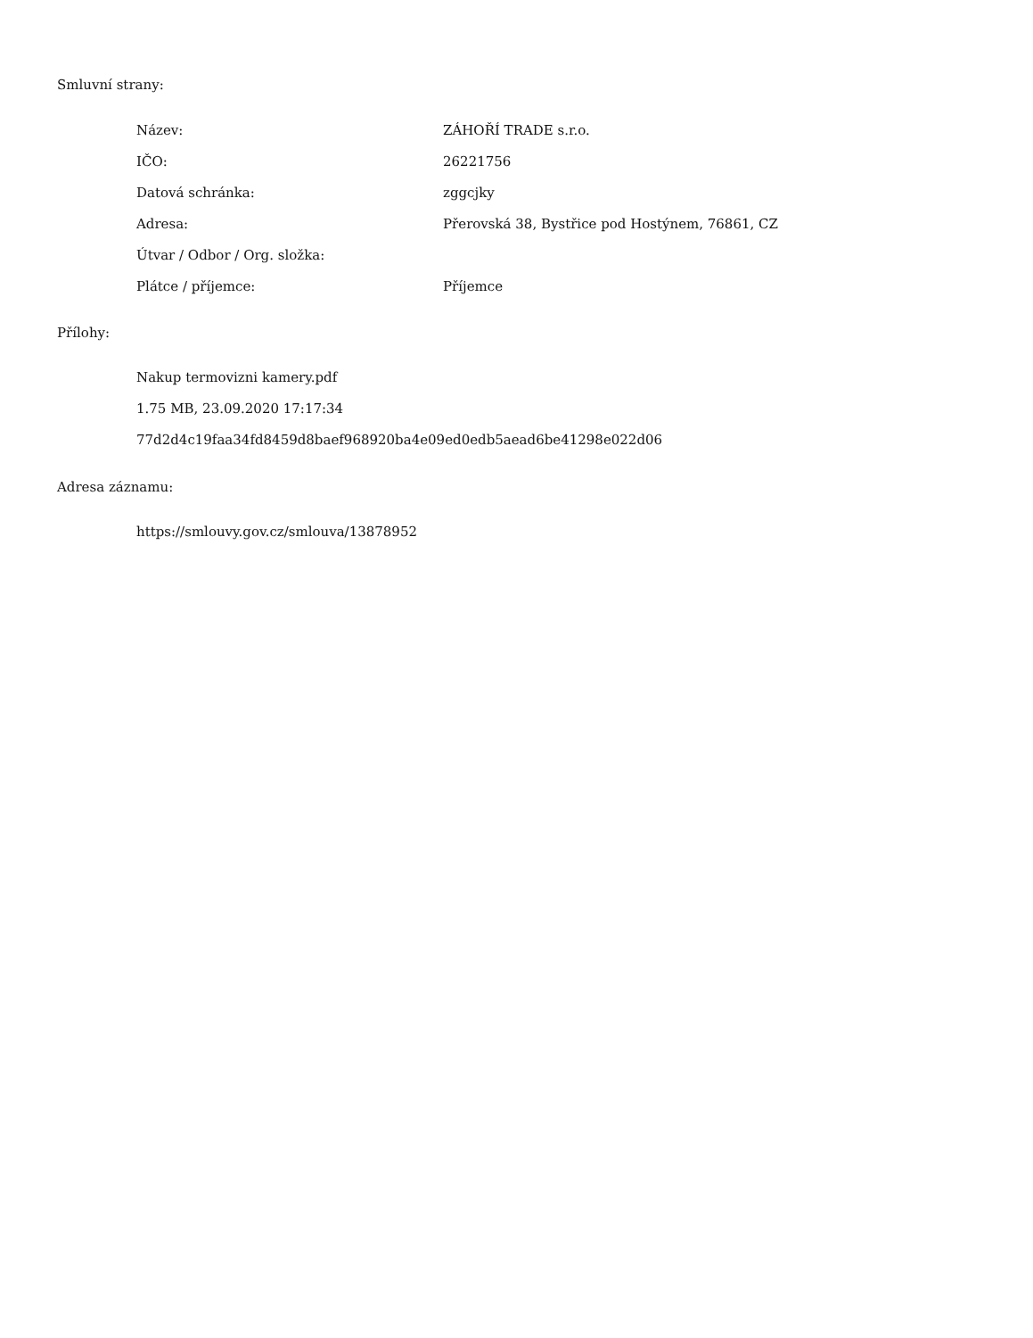Smluvní strany:
| Název: | ZÁHOŘÍ TRADE s.r.o. |
| IČO: | 26221756 |
| Datová schránka: | zggcjky |
| Adresa: | Přerovská 38, Bystřice pod Hostýnem, 76861, CZ |
| Útvar / Odbor / Org. složka: | |
| Plátce / příjemce: | Příjemce |
Přílohy:
Nakup termovizni kamery.pdf
1.75 MB, 23.09.2020 17:17:34
77d2d4c19faa34fd8459d8baef968920ba4e09ed0edb5aead6be41298e022d06
Adresa záznamu:
https://smlouvy.gov.cz/smlouva/13878952